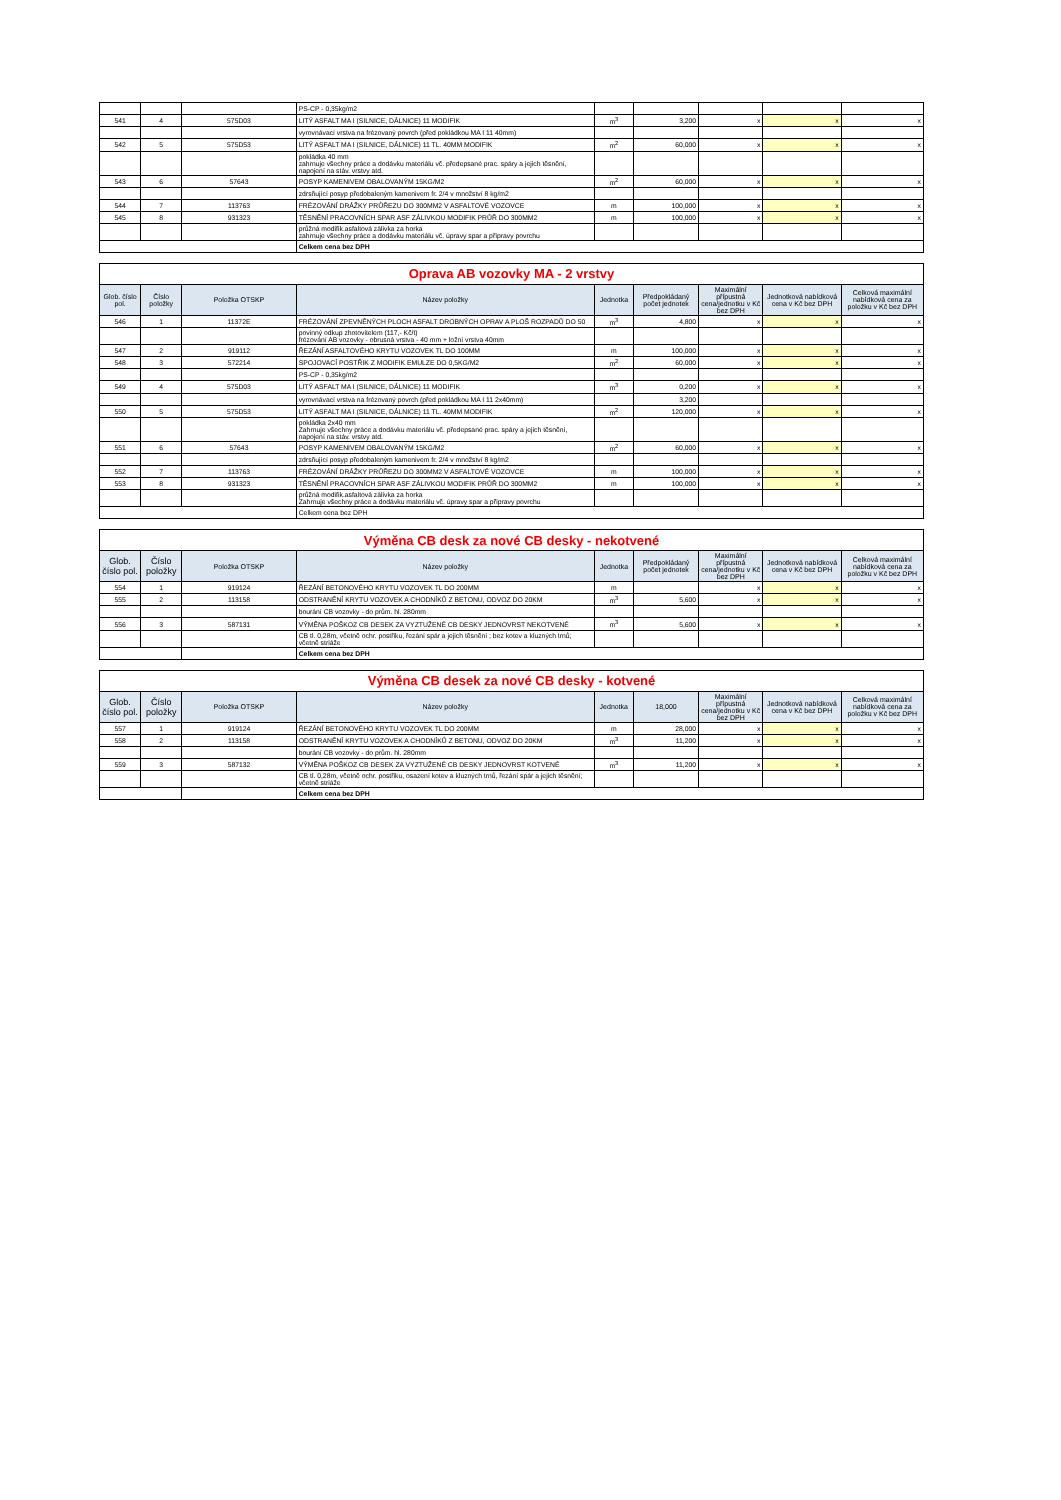| | | | PS-CP - 0,35kg/m2 | | | | | |
| 541 | 4 | 575D03 | LITÝ ASFALT MA I (SILNICE, DÁLNICE) 11 MODIFIK | m<sup>3</sup> | 3,200 | x | x | x |
| | | | vyrovnávací vrstva na frézovaný povrch (před pokládkou MA I 11 40mm) | | | | | |
| 542 | 5 | 575D53 | LITÝ ASFALT MA I (SILNICE, DÁLNICE) 11 TL. 40MM MODIFIK | m<sup>2</sup> | 60,000 | x | x | x |
| | | | pokládka 40 mm zahrnuje všechny práce a dodávku materiálu vč. předepsané prac. spáry a jejich těsnění, napojení na stáv. vrstvy atd. | | | | | |
| 543 | 6 | 57643 | POSYP KAMENIVEM OBALOVANÝM 15KG/M2 | m<sup>2</sup> | 60,000 | x | x | x |
| | | | zdrsňující posyp předobaleným kamenivem fr. 2/4 v množství 8 kg/m2 | | | | | |
| 544 | 7 | 113763 | FRÉZOVÁNÍ DRÁŽKY PRŮŘEZU DO 300MM2 V ASFALTOVÉ VOZOVCE | m | 100,000 | x | x | x |
| 545 | 8 | 931323 | TĚSNĚNÍ PRACOVNÍCH SPAR ASF ZÁLIVKOU MODIFIK PRŮŘ DO 300MM2 | m | 100,000 | x | x | x |
| | | | průžná modifik.asfaltová zálivka za horka zahrnuje všechny práce a dodávku materiálu vč. úpravy spar a přípravy povrchu | | | | | |
| | | | Celkem cena bez DPH | | | | | |
| Oprava AB vozovky MA - 2 vrstvy | | | | | | | | |
| Glob. číslo pol. | Číslo položky | Položka OTSKP | Název položky | Jednotka | Předpokládaný počet jednotek | Maximální přípustná cena/jednotku v Kč bez DPH | Jednotková nabídková cena v Kč bez DPH | Celková maximální nabídková cena za položku v Kč bez DPH |
| 546 | 1 | 11372E | FRÉZOVÁNÍ ZPEVNĚNÝCH PLOCH ASFALT DROBNÝCH OPRAV A PLOŠ ROZPADŮ DO 50 | m<sup>3</sup> | 4,800 | x | x | x |
| | | | povinný odkup zhotovitelem (117,- Kč/t) frézování AB vozovky - obrusná vrstva - 40 mm + ložní vrstva 40mm | | | | | |
| 547 | 2 | 919112 | ŘEZÁNÍ ASFALTOVÉHO KRYTU VOZOVEK TL DO 100MM | m | 100,000 | x | x | x |
| 548 | 3 | 572214 | SPOJOVACÍ POSTŘIK Z MODIFIK EMULZE DO 0,5KG/M2 | m<sup>2</sup> | 60,000 | x | x | x |
| | | | PS-CP - 0,35kg/m2 | | | | | |
| 549 | 4 | 575D03 | LITÝ ASFALT MA I (SILNICE, DÁLNICE) 11 MODIFIK | m<sup>3</sup> | 0,200 | x | x | x |
| | | | vyrovnávací vrstva na frézovaný povrch (před pokládkou MA I 11 2x40mm) | | 3,200 | | | |
| 550 | 5 | 575D53 | LITÝ ASFALT MA I (SILNICE, DÁLNICE) 11 TL. 40MM MODIFIK | m<sup>2</sup> | 120,000 | x | x | x |
| | | | pokládka 2x40 mm Zahrnuje všechny práce a dodávku materiálu vč. předepsané prac. spáry a jejich těsnění, napojení na stáv. vrstvy atd. | | | | | |
| 551 | 6 | 57643 | POSYP KAMENIVEM OBALOVANÝM 15KG/M2 | m<sup>2</sup> | 60,000 | x | x | x |
| | | | zdrsňující posyp předobaleným kamenivem fr. 2/4 v množství 8 kg/m2 | | | | | |
| 552 | 7 | 113763 | FRÉZOVÁNÍ DRÁŽKY PRŮŘEZU DO 300MM2 V ASFALTOVÉ VOZOVCE | m | 100,000 | x | x | x |
| 553 | 8 | 931323 | TĚSNĚNÍ PRACOVNÍCH SPAR ASF ZÁLIVKOU MODIFIK PRŮŘ DO 300MM2 | m | 100,000 | x | x | x |
| | | | průžná modifik.asfaltová zálivka za horka Zahrnuje všechny práce a dodávku materiálu vč. úpravy spar a přípravy povrchu | | | | | |
| | | | Celkem cena bez DPH | | | | | |
| Výměna CB desk za nové CB desky - nekotvené | | | | | | | | |
| Glob. číslo pol. | Číslo položky | Položka OTSKP | Název položky | Jednotka | Předpokládaný počet jednotek | Maximální přípustná cena/jednotku v Kč bez DPH | Jednotková nabídková cena v Kč bez DPH | Celková maximální nabídková cena za položku v Kč bez DPH |
| 554 | 1 | 919124 | ŘEZÁNÍ BETONOVÉHO KRYTU VOZOVEK TL DO 200MM | m | | x | x | x |
| 555 | 2 | 113158 | ODSTRANĚNÍ KRYTU VOZOVEK A CHODNÍKŮ Z BETONU, ODVOZ DO 20KM | m<sup>3</sup> | 5,600 | x | x | x |
| | | | bourání CB vozovky - do prům. hl. 280mm | | | | | |
| 556 | 3 | 587131 | VÝMĚNA POŠKOZ CB DESEK ZA VYZTUŽENÉ CB DESKY JEDNOVRST NEKOTVENÉ | m<sup>3</sup> | 5,600 | x | x | x |
| | | | CB tl. 0,28m, včetně ochr. postřiku, řezání spár a jejich těsnění ; bez kotev a kluzných trnů; včetně striáže | | | | | |
| | | | Celkem cena bez DPH | | | | | |
| Výměna CB desek za nové CB desky - kotvené | | | | | | | | |
| Glob. číslo pol. | Číslo položky | Položka OTSKP | Název položky | Jednotka | 18,000 | Maximální přípustná cena/jednotku v Kč bez DPH | Jednotková nabídková cena v Kč bez DPH | Celková maximální nabídková cena za položku v Kč bez DPH |
| 557 | 1 | 919124 | ŘEZÁNÍ BETONOVÉHO KRYTU VOZOVEK TL DO 200MM | m | 28,000 | x | x | x |
| 558 | 2 | 113158 | ODSTRANĚNÍ KRYTU VOZOVEK A CHODNÍKŮ Z BETONU, ODVOZ DO 20KM | m<sup>3</sup> | 11,200 | x | x | x |
| | | | bourání CB vozovky - do prům. hl. 280mm | | | | | |
| 559 | 3 | 587132 | VÝMĚNA POŠKOZ CB DESEK ZA VYZTUŽENÉ CB DESKY JEDNOVRST KOTVENÉ | m<sup>3</sup> | 11,200 | x | x | x |
| | | | CB tl. 0,28m, včetně ochr. postřiku, osazení kotev a kluzných trnů, řezání spár a jejich těsnění; včetně striáže | | | | | |
| | | | Celkem cena bez DPH | | | | | |